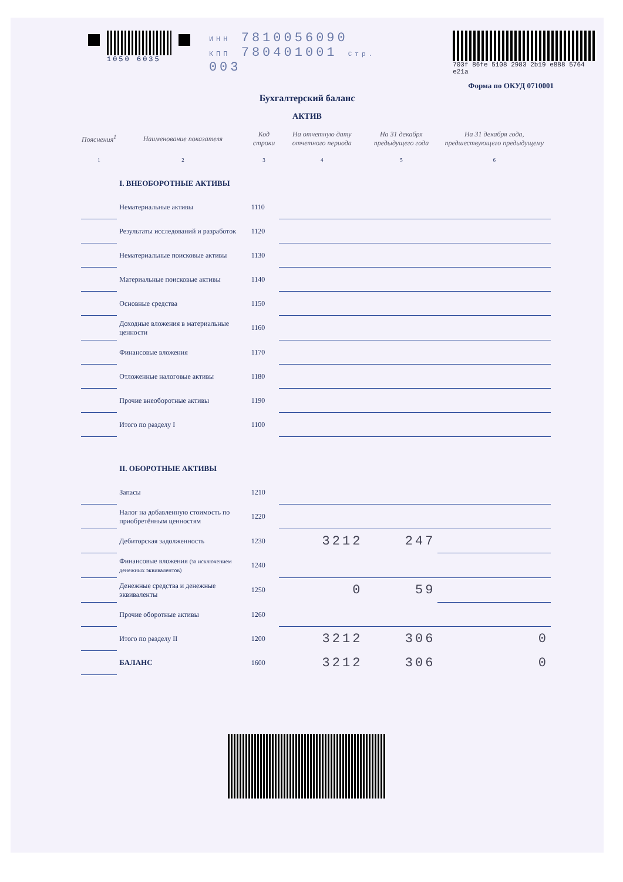1050 6035 ИНН 7810056090
КПП 780401001 Стр. 003
703f 86fe 5108 2983 2b19 e888 5764 e21a
Форма по ОКУД 0710001
Бухгалтерский баланс
АКТИВ
| Пояснения<sup>1</sup> | Наименование показателя | Код строки | На отчетную дату отчетного периода | На 31 декабря предыдущего года | На 31 декабря года, предшествующего предыдущему |
| --- | --- | --- | --- | --- | --- |
| 1 | 2 | 3 | 4 | 5 | 6 |
| | I. ВНЕОБОРОТНЫЕ АКТИВЫ | | | | |
| | Нематериальные активы | 1110 | | | |
| | Результаты исследований и разработок | 1120 | | | |
| | Нематериальные поисковые активы | 1130 | | | |
| | Материальные поисковые активы | 1140 | | | |
| | Основные средства | 1150 | | | |
| | Доходные вложения в материальные ценности | 1160 | | | |
| | Финансовые вложения | 1170 | | | |
| | Отложенные налоговые активы | 1180 | | | |
| | Прочие внеоборотные активы | 1190 | | | |
| | Итого по разделу I | 1100 | | | |
| | II. ОБОРОТНЫЕ АКТИВЫ | | | | |
| | Запасы | 1210 | | | |
| | Налог на добавленную стоимость по приобретённым ценностям | 1220 | | | |
| | Дебиторская задолженность | 1230 | 3212 | 247 | |
| | Финансовые вложения (за исключением денежных эквивалентов) | 1240 | | | |
| | Денежные средства и денежные эквиваленты | 1250 | 0 | 59 | |
| | Прочие оборотные активы | 1260 | | | |
| | Итого по разделу II | 1200 | 3212 | 306 | 0 |
| | БАЛАНС | 1600 | 3212 | 306 | 0 |